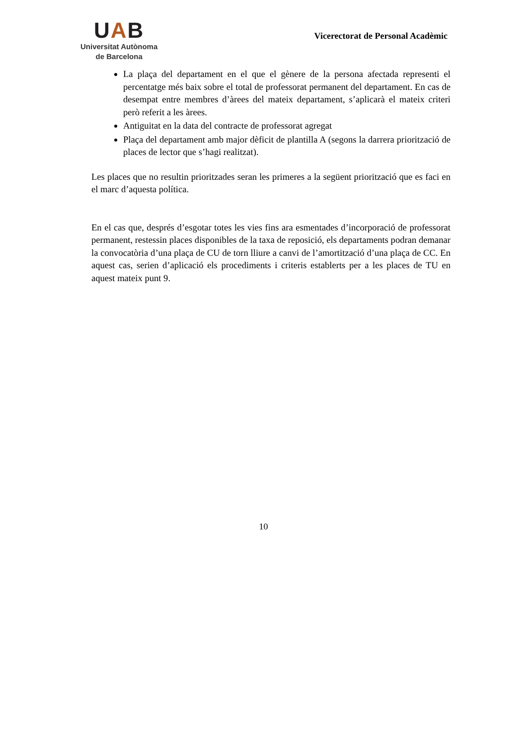UAB
Universitat Autònoma
de Barcelona
Vicerectorat de Personal Acadèmic
La plaça del departament en el que el gènere de la persona afectada representi el percentatge més baix sobre el total de professorat permanent del departament. En cas de desempat entre membres d’àrees del mateix departament, s’aplicarà el mateix criteri però referit a les àrees.
Antiguitat en la data del contracte de professorat agregat
Plaça del departament amb major dèficit de plantilla A (segons la darrera priorització de places de lector que s’hagi realitzat).
Les places que no resultin prioritzades seran les primeres a la següent priorització que es faci en el marc d’aquesta política.
En el cas que, després d’esgotar totes les vies fins ara esmentades d’incorporació de professorat permanent, restessin places disponibles de la taxa de reposició, els departaments podran demanar la convocatòria d’una plaça de CU de torn lliure a canvi de l’amortització d’una plaça de CC. En aquest cas, serien d’aplicació els procediments i criteris establerts per a les places de TU en aquest mateix punt 9.
10